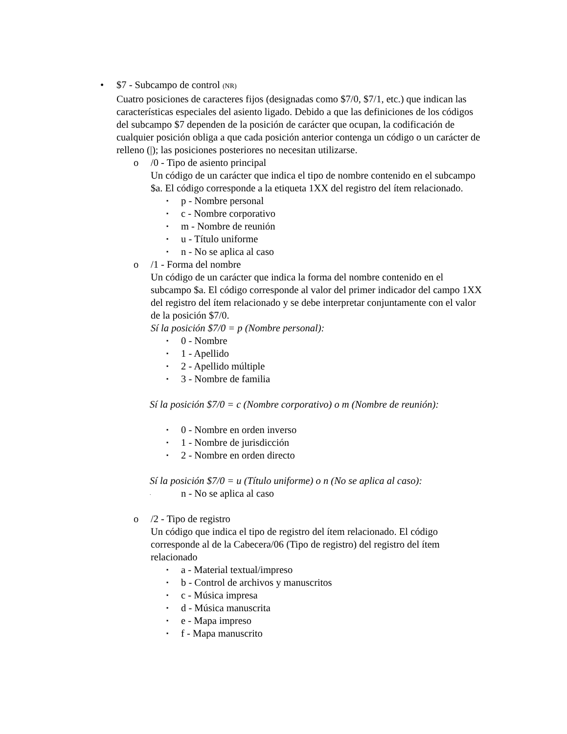• $7 - Subcampo de control (NR)
Cuatro posiciones de caracteres fijos (designadas como $7/0, $7/1, etc.) que indican las características especiales del asiento ligado. Debido a que las definiciones de los códigos del subcampo $7 dependen de la posición de carácter que ocupan, la codificación de cualquier posición obliga a que cada posición anterior contenga un código o un carácter de relleno (|); las posiciones posteriores no necesitan utilizarse.
o /0 - Tipo de asiento principal
Un código de un carácter que indica el tipo de nombre contenido en el subcampo $a. El código corresponde a la etiqueta 1XX del registro del ítem relacionado.
▪ p - Nombre personal
▪ c - Nombre corporativo
▪ m - Nombre de reunión
▪ u - Título uniforme
▪ n - No se aplica al caso
o /1 - Forma del nombre
Un código de un carácter que indica la forma del nombre contenido en el subcampo $a. El código corresponde al valor del primer indicador del campo 1XX del registro del ítem relacionado y se debe interpretar conjuntamente con el valor de la posición $7/0.
Sí la posición $7/0 = p (Nombre personal):
▪ 0 - Nombre
▪ 1 - Apellido
▪ 2 - Apellido múltiple
▪ 3 - Nombre de familia
Sí la posición $7/0 = c (Nombre corporativo) o m (Nombre de reunión):
▪ 0 - Nombre en orden inverso
▪ 1 - Nombre de jurisdicción
▪ 2 - Nombre en orden directo
Sí la posición $7/0 = u (Título uniforme) o n (No se aplica al caso):
. n - No se aplica al caso
o /2 - Tipo de registro
Un código que indica el tipo de registro del ítem relacionado. El código corresponde al de la Cabecera/06 (Tipo de registro) del registro del ítem relacionado
▪ a - Material textual/impreso
▪ b - Control de archivos y manuscritos
▪ c - Música impresa
▪ d - Música manuscrita
▪ e - Mapa impreso
▪ f - Mapa manuscrito